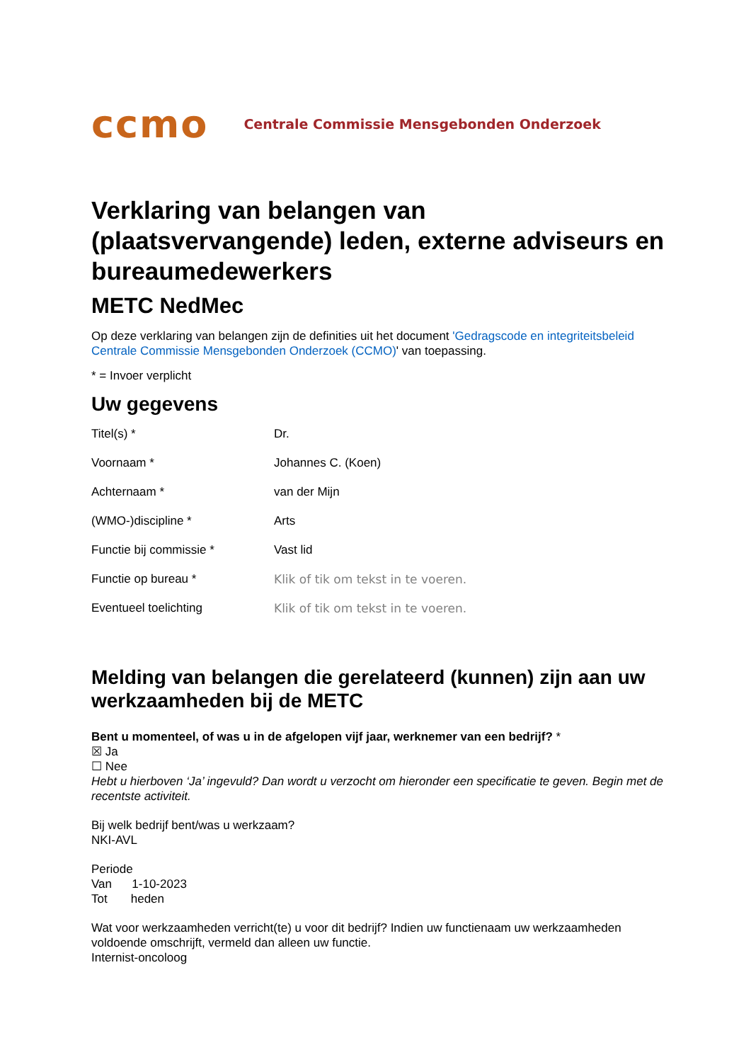ccmo Centrale Commissie Mensgebonden Onderzoek
Verklaring van belangen van (plaatsvervangende) leden, externe adviseurs en bureaumedewerkers
METC NedMec
Op deze verklaring van belangen zijn de definities uit het document 'Gedragscode en integriteitsbeleid Centrale Commissie Mensgebonden Onderzoek (CCMO)' van toepassing.
* = Invoer verplicht
Uw gegevens
| Titel(s) * | Dr. |
| Voornaam * | Johannes C. (Koen) |
| Achternaam * | van der Mijn |
| (WMO-)discipline * | Arts |
| Functie bij commissie * | Vast lid |
| Functie op bureau * | Klik of tik om tekst in te voeren. |
| Eventueel toelichting | Klik of tik om tekst in te voeren. |
Melding van belangen die gerelateerd (kunnen) zijn aan uw werkzaamheden bij de METC
Bent u momenteel, of was u in de afgelopen vijf jaar, werknemer van een bedrijf? *
☒ Ja
☐ Nee
Hebt u hierboven ‘Ja’ ingevuld? Dan wordt u verzocht om hieronder een specificatie te geven. Begin met de recentste activiteit.
Bij welk bedrijf bent/was u werkzaam?
NKI-AVL
Periode
Van 1-10-2023
Tot heden
Wat voor werkzaamheden verricht(te) u voor dit bedrijf? Indien uw functienaam uw werkzaamheden voldoende omschrijft, vermeld dan alleen uw functie.
Internist-oncoloog